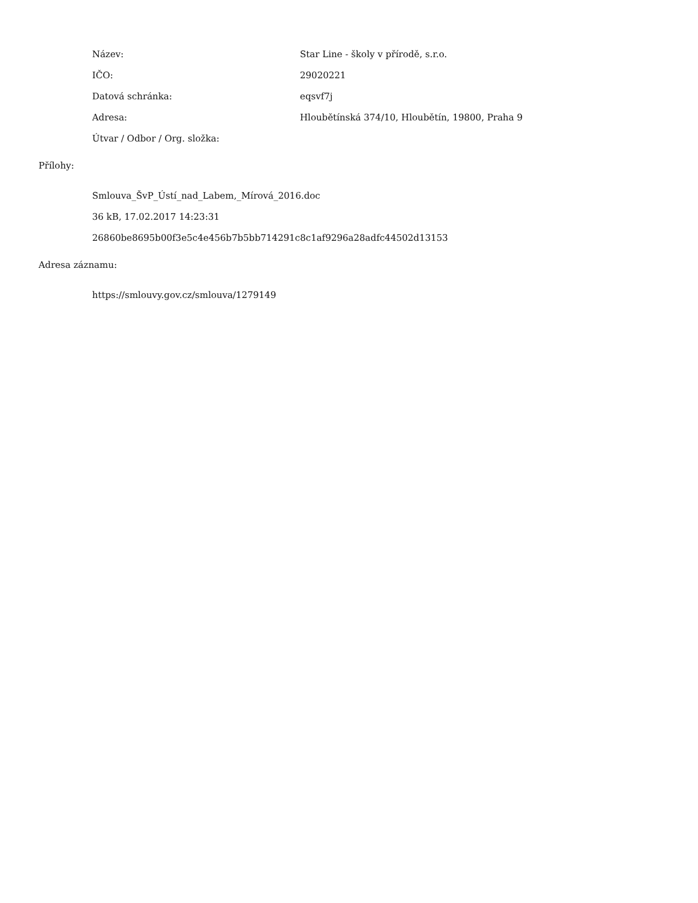Název: Star Line - školy v přírodě, s.r.o.
IČO: 29020221
Datová schránka: eqsvf7j
Adresa: Hloubětínská 374/10, Hloubětín, 19800, Praha 9
Útvar / Odbor / Org. složka:
Přílohy:
Smlouva_ŠvP_Ústí_nad_Labem,_Mírová_2016.doc
36 kB, 17.02.2017 14:23:31
26860be8695b00f3e5c4e456b7b5bb714291c8c1af9296a28adfc44502d13153
Adresa záznamu:
https://smlouvy.gov.cz/smlouva/1279149